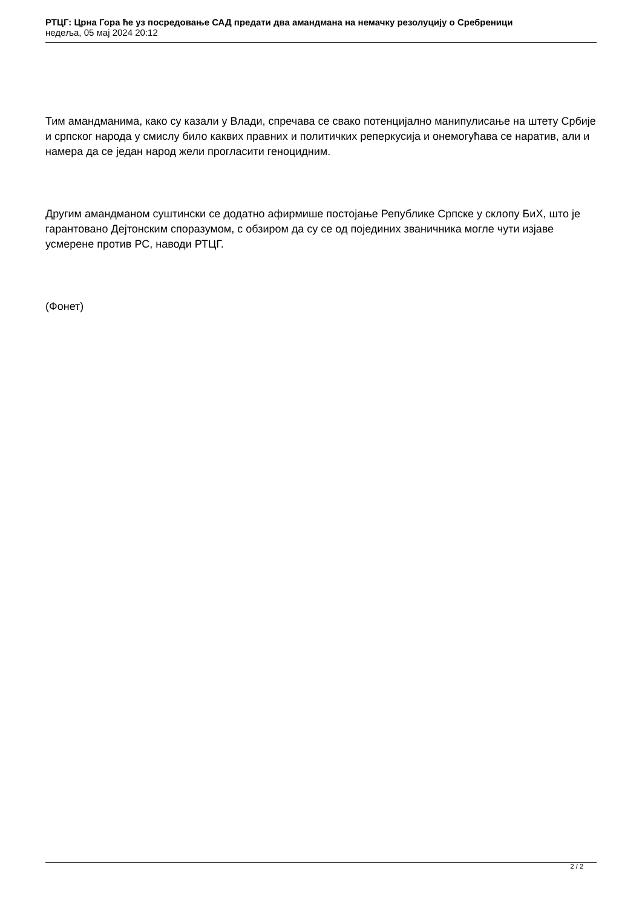РТЦГ: Црна Гора ће уз посредовање САД предати два амандмана на немачку резолуцију о Сребреници
недеља, 05 мај 2024 20:12
Тим амандманима, како су казали у Влади, спречава се свако потенцијално манипулисање на штету Србије и српског народа у смислу било каквих правних и политичких реперкусија и онемогућава се наратив, али и намера да се један народ жели прогласити геноцидним.
Другим амандманом суштински се додатно афирмише постојање Републике Српске у склопу БиХ, што је гарантовано Дејтонским споразумом, с обзиром да су се од појединих званичника могле чути изјаве усмерене против РС, наводи РТЦГ.
(Фонет)
2 / 2